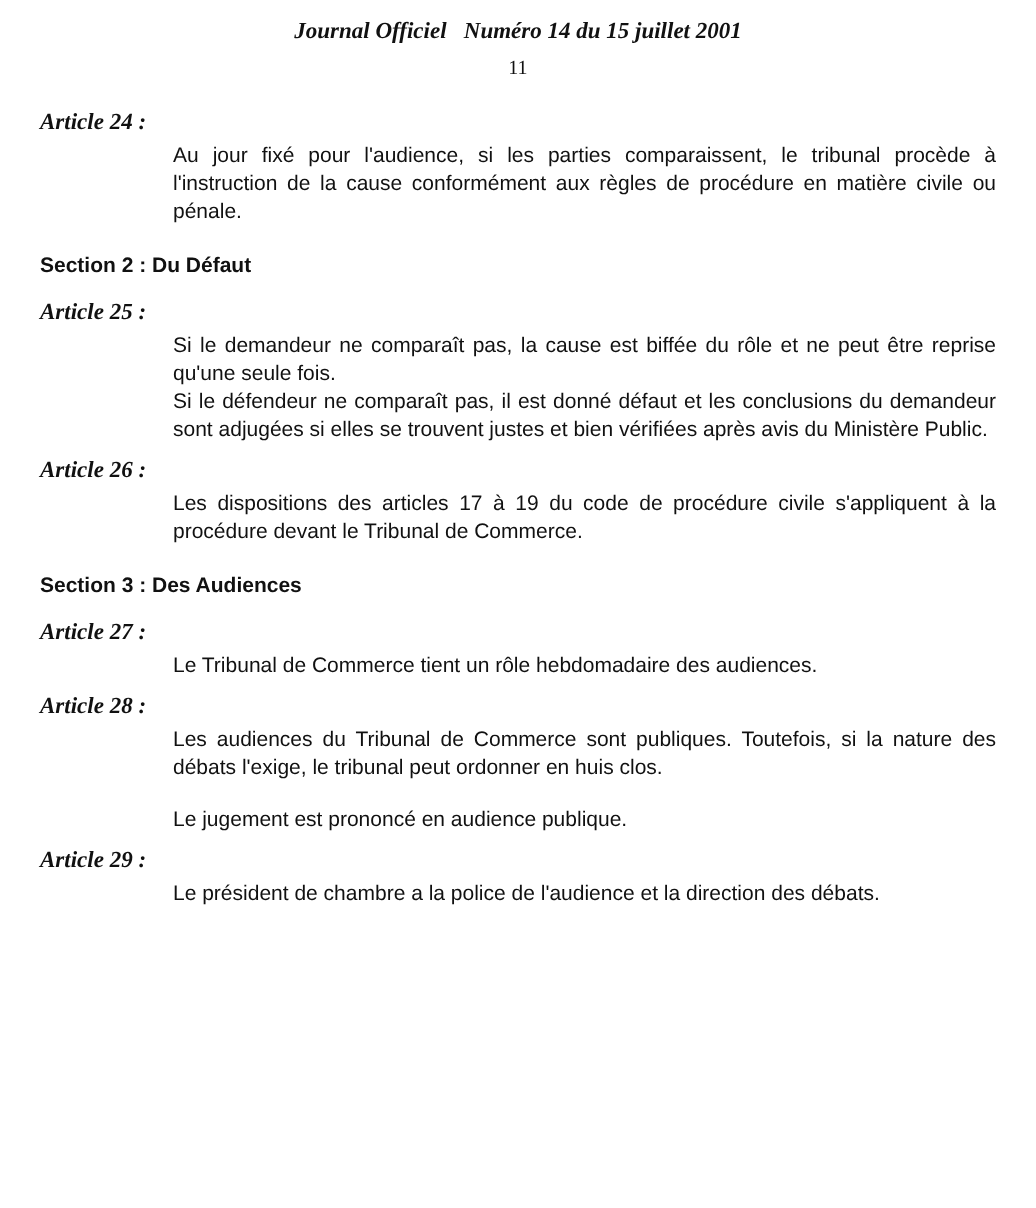Journal Officiel Numéro 14 du 15 juillet 2001
11
Article 24 :
Au jour fixé pour l'audience, si les parties comparaissent, le tribunal procède à l'instruction de la cause conformément aux règles de procédure en matière civile ou pénale.
Section 2 : Du Défaut
Article 25 :
Si le demandeur ne comparaît pas, la cause est biffée du rôle et ne peut être reprise qu'une seule fois.
Si le défendeur ne comparaît pas, il est donné défaut et les conclusions du demandeur sont adjugées si elles se trouvent justes et bien vérifiées après avis du Ministère Public.
Article 26 :
Les dispositions des articles 17 à 19 du code de procédure civile s'appliquent à la procédure devant le Tribunal de Commerce.
Section 3 : Des Audiences
Article 27 :
Le Tribunal de Commerce tient un rôle hebdomadaire des audiences.
Article 28 :
Les audiences du Tribunal de Commerce sont publiques. Toutefois, si la nature des débats l'exige, le tribunal peut ordonner en huis clos.
Le jugement est prononcé en audience publique.
Article 29 :
Le président de chambre a la police de l'audience et la direction des débats.